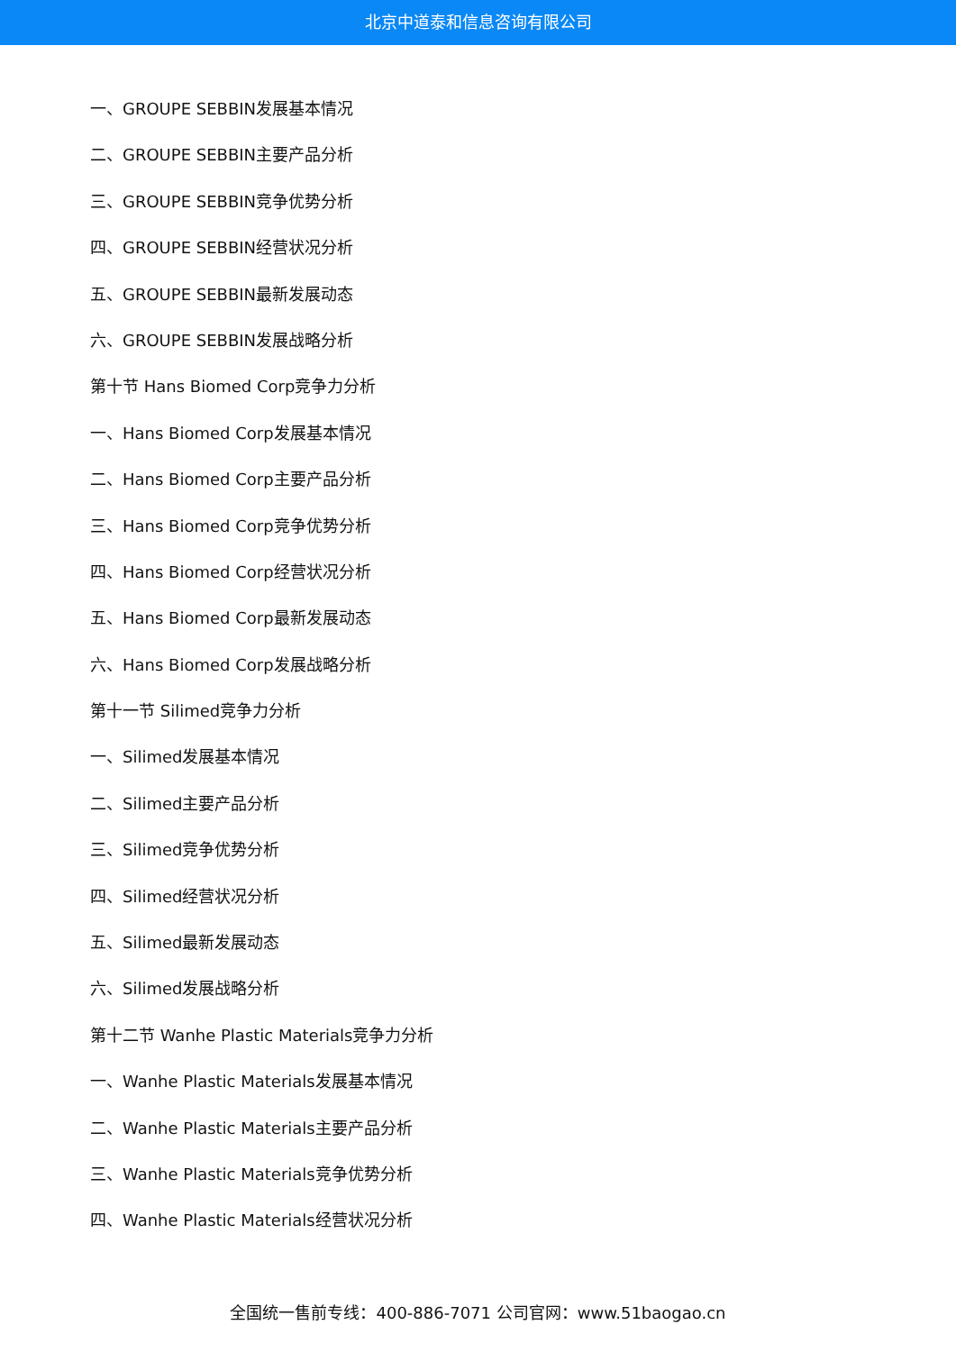北京中道泰和信息咨询有限公司
一、GROUPE SEBBIN发展基本情况
二、GROUPE SEBBIN主要产品分析
三、GROUPE SEBBIN竞争优势分析
四、GROUPE SEBBIN经营状况分析
五、GROUPE SEBBIN最新发展动态
六、GROUPE SEBBIN发展战略分析
第十节 Hans Biomed Corp竞争力分析
一、Hans Biomed Corp发展基本情况
二、Hans Biomed Corp主要产品分析
三、Hans Biomed Corp竞争优势分析
四、Hans Biomed Corp经营状况分析
五、Hans Biomed Corp最新发展动态
六、Hans Biomed Corp发展战略分析
第十一节 Silimed竞争力分析
一、Silimed发展基本情况
二、Silimed主要产品分析
三、Silimed竞争优势分析
四、Silimed经营状况分析
五、Silimed最新发展动态
六、Silimed发展战略分析
第十二节 Wanhe Plastic Materials竞争力分析
一、Wanhe Plastic Materials发展基本情况
二、Wanhe Plastic Materials主要产品分析
三、Wanhe Plastic Materials竞争优势分析
四、Wanhe Plastic Materials经营状况分析
全国统一售前专线：400-886-7071 公司官网：www.51baogao.cn